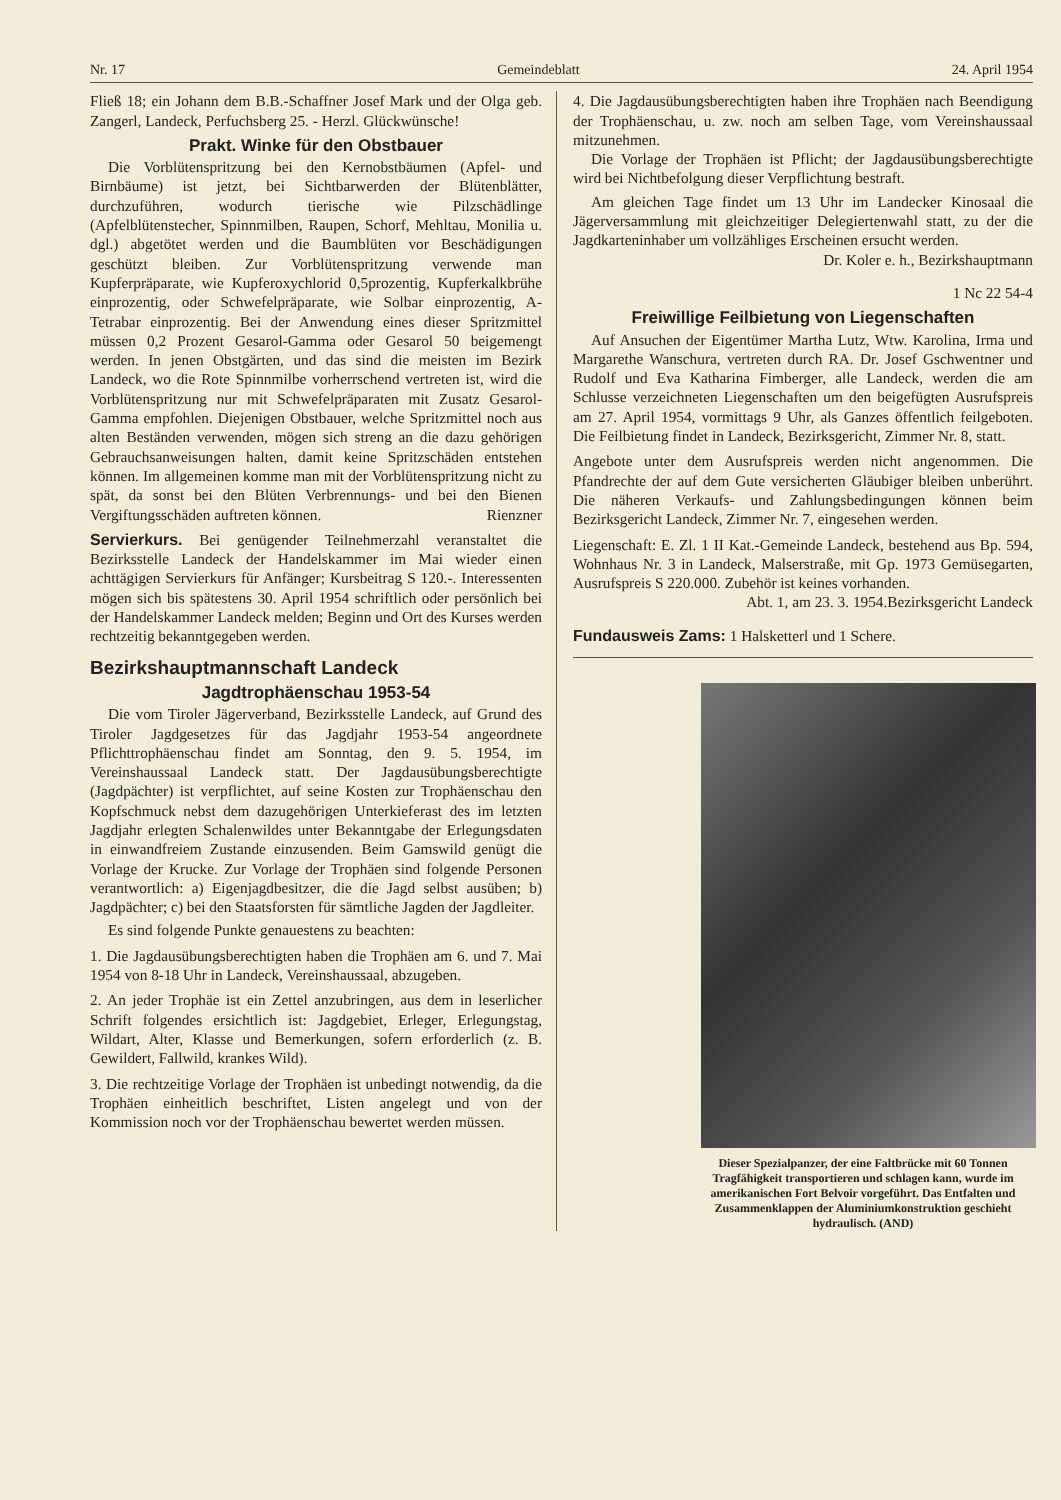Nr. 17 Gemeindeblatt 24. April 1954
Fließ 18; ein Johann dem B.B.-Schaffner Josef Mark und der Olga geb. Zangerl, Landeck, Perfuchsberg 25. - Herzl. Glückwünsche!
Prakt. Winke für den Obstbauer
Die Vorblütenspritzung bei den Kernobstbäumen (Apfel- und Birnbäume) ist jetzt, bei Sichtbarwerden der Blütenblätter, durchzuführen, wodurch tierische wie Pilzschädlinge (Apfelblütenstecher, Spinnmilben, Raupen, Schorf, Mehltau, Monilia u. dgl.) abgetötet werden und die Baumblüten vor Beschädigungen geschützt bleiben. Zur Vorblütenspritzung verwende man Kupferpräparate, wie Kupferoxychlorid 0,5prozentig, Kupferkalkbrühe einprozentig, oder Schwefelpräparate, wie Solbar einprozentig, A-Tetrabar einprozentig. Bei der Anwendung eines dieser Spritzmittel müssen 0,2 Prozent Gesarol-Gamma oder Gesarol 50 beigemengt werden. In jenen Obstgärten, und das sind die meisten im Bezirk Landeck, wo die Rote Spinnmilbe vorherrschend vertreten ist, wird die Vorblütenspritzung nur mit Schwefelpräparaten mit Zusatz Gesarol-Gamma empfohlen. Diejenigen Obstbauer, welche Spritzmittel noch aus alten Beständen verwenden, mögen sich streng an die dazu gehörigen Gebrauchsanweisungen halten, damit keine Spritzschäden entstehen können. Im allgemeinen komme man mit der Vorblütenspritzung nicht zu spät, da sonst bei den Blüten Verbrennungs- und bei den Bienen Vergiftungsschäden auftreten können. Rienzner
Servierkurs. Bei genügender Teilnehmerzahl veranstaltet die Bezirksstelle Landeck der Handelskammer im Mai wieder einen achttägigen Servierkurs für Anfänger; Kursbeitrag S 120.-. Interessenten mögen sich bis spätestens 30. April 1954 schriftlich oder persönlich bei der Handelskammer Landeck melden; Beginn und Ort des Kurses werden rechtzeitig bekanntgegeben werden.
Bezirkshauptmannschaft Landeck
Jagdtrophäenschau 1953-54
Die vom Tiroler Jägerverband, Bezirksstelle Landeck, auf Grund des Tiroler Jagdgesetzes für das Jagdjahr 1953-54 angeordnete Pflichttrophäenschau findet am Sonntag, den 9. 5. 1954, im Vereinshaussaal Landeck statt. Der Jagdausübungsberechtigte (Jagdpächter) ist verpflichtet, auf seine Kosten zur Trophäenschau den Kopfschmuck nebst dem dazugehörigen Unterkieferast des im letzten Jagdjahr erlegten Schalenwildes unter Bekanntgabe der Erlegungsdaten in einwandfreiem Zustande einzusenden. Beim Gamswild genügt die Vorlage der Krucke. Zur Vorlage der Trophäen sind folgende Personen verantwortlich: a) Eigenjagdbesitzer, die die Jagd selbst ausüben; b) Jagdpächter; c) bei den Staatsforsten für sämtliche Jagden der Jagdleiter.
Es sind folgende Punkte genauestens zu beachten:
1. Die Jagdausübungsberechtigten haben die Trophäen am 6. und 7. Mai 1954 von 8-18 Uhr in Landeck, Vereinshaussaal, abzugeben.
2. An jeder Trophäe ist ein Zettel anzubringen, aus dem in leserlicher Schrift folgendes ersichtlich ist: Jagdgebiet, Erleger, Erlegungstag, Wildart, Alter, Klasse und Bemerkungen, sofern erforderlich (z. B. Gewildert, Fallwild, krankes Wild).
3. Die rechtzeitige Vorlage der Trophäen ist unbedingt notwendig, da die Trophäen einheitlich beschriftet, Listen angelegt und von der Kommission noch vor der Trophäenschau bewertet werden müssen.
4. Die Jagdausübungsberechtigten haben ihre Trophäen nach Beendigung der Trophäenschau, u. zw. noch am selben Tage, vom Vereinshaussaal mitzunehmen.
Die Vorlage der Trophäen ist Pflicht; der Jagdausübungsberechtigte wird bei Nichtbefolgung dieser Verpflichtung bestraft.
Am gleichen Tage findet um 13 Uhr im Landecker Kinosaal die Jägerversammlung mit gleichzeitiger Delegiertenwahl statt, zu der die Jagdkarteninhaber um vollzähliges Erscheinen ersucht werden.
Dr. Koler e. h., Bezirkshauptmann
1 Nc 22 54-4
Freiwillige Feilbietung von Liegenschaften
Auf Ansuchen der Eigentümer Martha Lutz, Wtw. Karolina, Irma und Margarethe Wanschura, vertreten durch RA. Dr. Josef Gschwentner und Rudolf und Eva Katharina Fimberger, alle Landeck, werden die am Schlusse verzeichneten Liegenschaften um den beigefügten Ausrufspreis am 27. April 1954, vormittags 9 Uhr, als Ganzes öffentlich feilgeboten. Die Feilbietung findet in Landeck, Bezirksgericht, Zimmer Nr. 8, statt.
Angebote unter dem Ausrufspreis werden nicht angenommen. Die Pfandrechte der auf dem Gute versicherten Gläubiger bleiben unberührt. Die näheren Verkaufs- und Zahlungsbedingungen können beim Bezirksgericht Landeck, Zimmer Nr. 7, eingesehen werden.
Liegenschaft: E. Zl. 1 II Kat.-Gemeinde Landeck, bestehend aus Bp. 594, Wohnhaus Nr. 3 in Landeck, Malserstraße, mit Gp. 1973 Gemüsegarten, Ausrufspreis S 220.000. Zubehör ist keines vorhanden. Bezirksgericht Landeck
Abt. 1, am 23. 3. 1954.
Fundausweis Zams: 1 Halsketterl und 1 Schere.
Dieser Spezialpanzer, der eine Faltbrücke mit 60 Tonnen Tragfähigkeit transportieren und schlagen kann, wurde im amerikanischen Fort Belvoir vorgeführt. Das Entfalten und Zusammenklappen der Aluminiumkonstruktion geschieht hydraulisch. (AND)